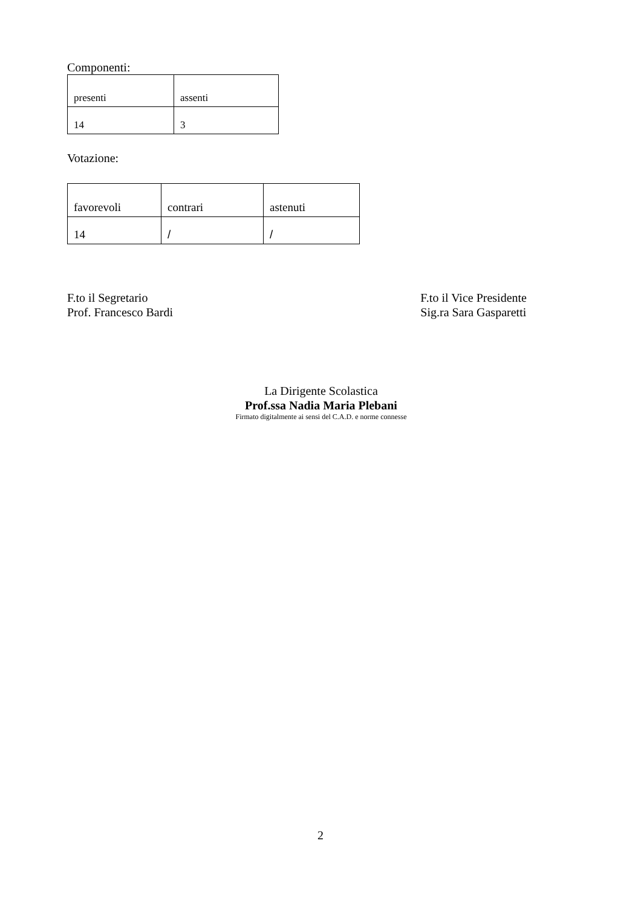Componenti:
| presenti | assenti |
| 14 | 3 |
Votazione:
| favorevoli | contrari | astenuti |
| 14 | / | / |
F.to il Segretario
Prof. Francesco Bardi
F.to il Vice Presidente
Sig.ra Sara Gasparetti
La Dirigente Scolastica
Prof.ssa Nadia Maria Plebani
Firmato digitalmente ai sensi del C.A.D. e norme connesse
2